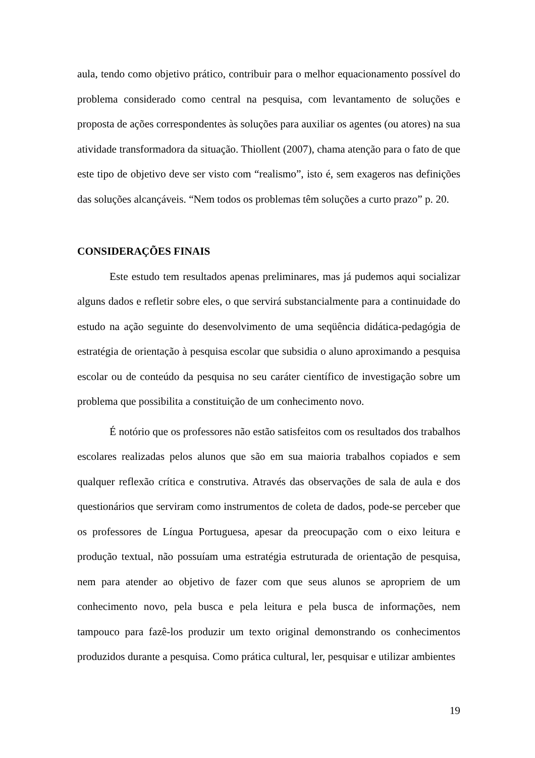aula, tendo como objetivo prático, contribuir para o melhor equacionamento possível do problema considerado como central na pesquisa, com levantamento de soluções e proposta de ações correspondentes às soluções para auxiliar os agentes (ou atores) na sua atividade transformadora da situação. Thiollent (2007), chama atenção para o fato de que este tipo de objetivo deve ser visto com “realismo”, isto é, sem exageros nas definições das soluções alcançáveis. “Nem todos os problemas têm soluções a curto prazo” p. 20.
CONSIDERAÇÕES FINAIS
Este estudo tem resultados apenas preliminares, mas já pudemos aqui socializar alguns dados e refletir sobre eles, o que servirá substancialmente para a continuidade do estudo na ação seguinte do desenvolvimento de uma seqüência didática-pedagógia de estratégia de orientação à pesquisa escolar que subsidia o aluno aproximando a pesquisa escolar ou de conteúdo da pesquisa no seu caráter científico de investigação sobre um problema que possibilita a constituição de um conhecimento novo.
É notório que os professores não estão satisfeitos com os resultados dos trabalhos escolares realizadas pelos alunos que são em sua maioria trabalhos copiados e sem qualquer reflexão crítica e construtiva. Através das observações de sala de aula e dos questionários que serviram como instrumentos de coleta de dados, pode-se perceber que os professores de Língua Portuguesa, apesar da preocupação com o eixo leitura e produção textual, não possuíam uma estratégia estruturada de orientação de pesquisa, nem para atender ao objetivo de fazer com que seus alunos se apropriem de um conhecimento novo, pela busca e pela leitura e pela busca de informações, nem tampouco para fazê-los produzir um texto original demonstrando os conhecimentos produzidos durante a pesquisa. Como prática cultural, ler, pesquisar e utilizar ambientes
19